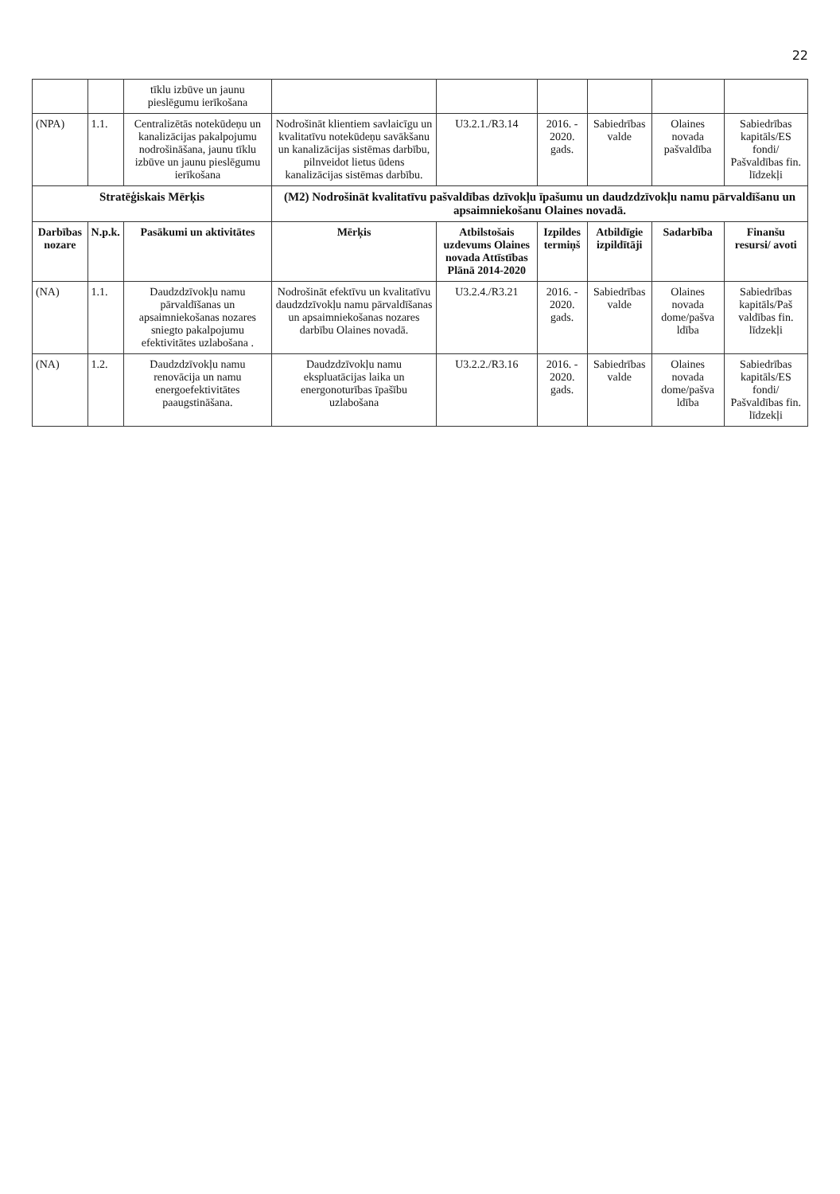22
| | | tīklu izbūve un jaunu pieslēgumu ierīkošana | | | | | | |
| (NPA) | 1.1. | Centralizētās notekūdeņu un kanalizācijas pakalpojumu nodrošināšana, jaunu tīklu izbūve un jaunu pieslēgumu ierīkošana | Nodrošināt klientiem savlaicīgu un kvalitatīvu notekūdeņu savākšanu un kanalizācijas sistēmas darbību, pilnveidot lietus ūdens kanalizācijas sistēmas darbību. | U3.2.1./R3.14 | 2016. - 2020. gads. | Sabiedrības valde | Olaines novada pašvaldība | Sabiedrības kapitāls/ES fondi/ Pašvaldības fin. līdzekļi |
| Stratēģiskais Mērķis | | | (M2) Nodrošināt kvalitatīvu pašvaldības dzīvokļu īpašumu un daudzdzīvokļu namu pārvaldīšanu un apsaimniekošanu Olaines novadā. | | | | | |
| Darbības nozare | N.p.k. | Pasākumi un aktivitātes | Mērķis | Atbilstošais uzdevums Olaines novada Attīstības Plānā 2014-2020 | Izpildes termiņš | Atbildīgie izpildītāji | Sadarbība | Finanšu resursi/ avoti |
| (NA) | 1.1. | Daudzdzīvokļu namu pārvaldīšanas un apsaimniekošanas nozares sniegto pakalpojumu efektivitātes uzlabošana . | Nodrošināt efektīvu un kvalitatīvu daudzdzīvokļu namu pārvaldīšanas un apsaimniekošanas nozares darbību Olaines novadā. | U3.2.4./R3.21 | 2016. - 2020. gads. | Sabiedrības valde | Olaines novada dome/pašva ldība | Sabiedrības kapitāls/Paš valdības fin. līdzekļi |
| (NA) | 1.2. | Daudzdzīvokļu namu renovācija un namu energoefektivitātes paaugstināšana. | Daudzdzīvokļu namu ekspluatācijas laika un energonoturības īpašību uzlabošana | U3.2.2./R3.16 | 2016. - 2020. gads. | Sabiedrības valde | Olaines novada dome/pašva ldība | Sabiedrības kapitāls/ES fondi/ Pašvaldības fin. līdzekļi |